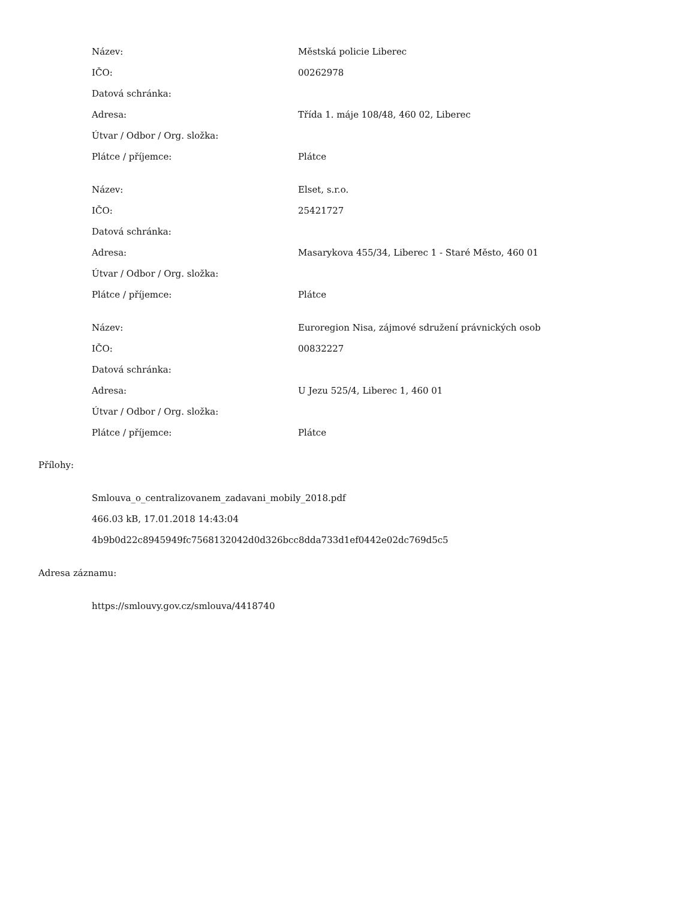| Název: | Městská policie Liberec |
| IČO: | 00262978 |
| Datová schránka: | |
| Adresa: | Třída 1. máje 108/48, 460 02, Liberec |
| Útvar / Odbor / Org. složka: | |
| Plátce / příjemce: | Plátce |
| Název: | Elset, s.r.o. |
| IČO: | 25421727 |
| Datová schránka: | |
| Adresa: | Masarykova 455/34, Liberec 1 - Staré Město, 460 01 |
| Útvar / Odbor / Org. složka: | |
| Plátce / příjemce: | Plátce |
| Název: | Euroregion Nisa, zájmové sdružení právnických osob |
| IČO: | 00832227 |
| Datová schránka: | |
| Adresa: | U Jezu 525/4, Liberec 1, 460 01 |
| Útvar / Odbor / Org. složka: | |
| Plátce / příjemce: | Plátce |
Přílohy:
Smlouva_o_centralizovanem_zadavani_mobily_2018.pdf
466.03 kB, 17.01.2018 14:43:04
4b9b0d22c8945949fc7568132042d0d326bcc8dda733d1ef0442e02dc769d5c5
Adresa záznamu:
https://smlouvy.gov.cz/smlouva/4418740